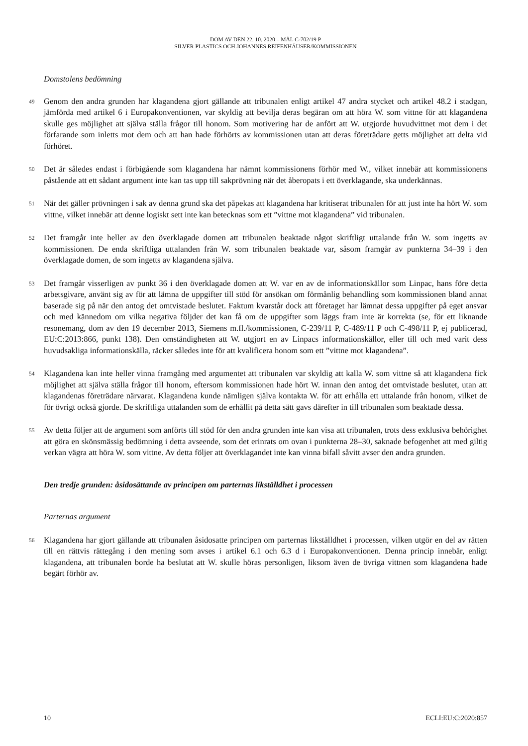DOM AV DEN 22. 10. 2020 – MÅL C-702/19 P
SILVER PLASTICS OCH JOHANNES REIFENHÄUSER/KOMMISSIONEN
Domstolens bedömning
49
Genom den andra grunden har klagandena gjort gällande att tribunalen enligt artikel 47 andra stycket och artikel 48.2 i stadgan, jämförda med artikel 6 i Europakonventionen, var skyldig att bevilja deras begäran om att höra W. som vittne för att klagandena skulle ges möjlighet att själva ställa frågor till honom. Som motivering har de anfört att W. utgjorde huvudvittnet mot dem i det förfarande som inletts mot dem och att han hade förhörts av kommissionen utan att deras företrädare getts möjlighet att delta vid förhöret.
50
Det är således endast i förbigående som klagandena har nämnt kommissionens förhör med W., vilket innebär att kommissionens påstående att ett sådant argument inte kan tas upp till sakprövning när det åberopats i ett överklagande, ska underkännas.
51
När det gäller prövningen i sak av denna grund ska det påpekas att klagandena har kritiserat tribunalen för att just inte ha hört W. som vittne, vilket innebär att denne logiskt sett inte kan betecknas som ett ”vittne mot klagandena” vid tribunalen.
52
Det framgår inte heller av den överklagade domen att tribunalen beaktade något skriftligt uttalande från W. som ingetts av kommissionen. De enda skriftliga uttalanden från W. som tribunalen beaktade var, såsom framgår av punkterna 34–39 i den överklagade domen, de som ingetts av klagandena själva.
53
Det framgår visserligen av punkt 36 i den överklagade domen att W. var en av de informationskällor som Linpac, hans före detta arbetsgivare, använt sig av för att lämna de uppgifter till stöd för ansökan om förmånlig behandling som kommissionen bland annat baserade sig på när den antog det omtvistade beslutet. Faktum kvarstår dock att företaget har lämnat dessa uppgifter på eget ansvar och med kännedom om vilka negativa följder det kan få om de uppgifter som läggs fram inte är korrekta (se, för ett liknande resonemang, dom av den 19 december 2013, Siemens m.fl./kommissionen, C-239/11 P, C-489/11 P och C-498/11 P, ej publicerad, EU:C:2013:866, punkt 138). Den omständigheten att W. utgjort en av Linpacs informationskällor, eller till och med varit dess huvudsakliga informationskälla, räcker således inte för att kvalificera honom som ett ”vittne mot klagandena”.
54
Klagandena kan inte heller vinna framgång med argumentet att tribunalen var skyldig att kalla W. som vittne så att klagandena fick möjlighet att själva ställa frågor till honom, eftersom kommissionen hade hört W. innan den antog det omtvistade beslutet, utan att klagandenas företrädare närvarat. Klagandena kunde nämligen själva kontakta W. för att erhålla ett uttalande från honom, vilket de för övrigt också gjorde. De skriftliga uttalanden som de erhållit på detta sätt gavs därefter in till tribunalen som beaktade dessa.
55
Av detta följer att de argument som anförts till stöd för den andra grunden inte kan visa att tribunalen, trots dess exklusiva behörighet att göra en skönsmässig bedömning i detta avseende, som det erinrats om ovan i punkterna 28–30, saknade befogenhet att med giltig verkan vägra att höra W. som vittne. Av detta följer att överklagandet inte kan vinna bifall såvitt avser den andra grunden.
Den tredje grunden: åsidosättande av principen om parternas likställdhet i processen
Parternas argument
56
Klagandena har gjort gällande att tribunalen åsidosatte principen om parternas likställdhet i processen, vilken utgör en del av rätten till en rättvis rättegång i den mening som avses i artikel 6.1 och 6.3 d i Europakonventionen. Denna princip innebär, enligt klagandena, att tribunalen borde ha beslutat att W. skulle höras personligen, liksom även de övriga vittnen som klagandena hade begärt förhör av.
10 ECLI:EU:C:2020:857